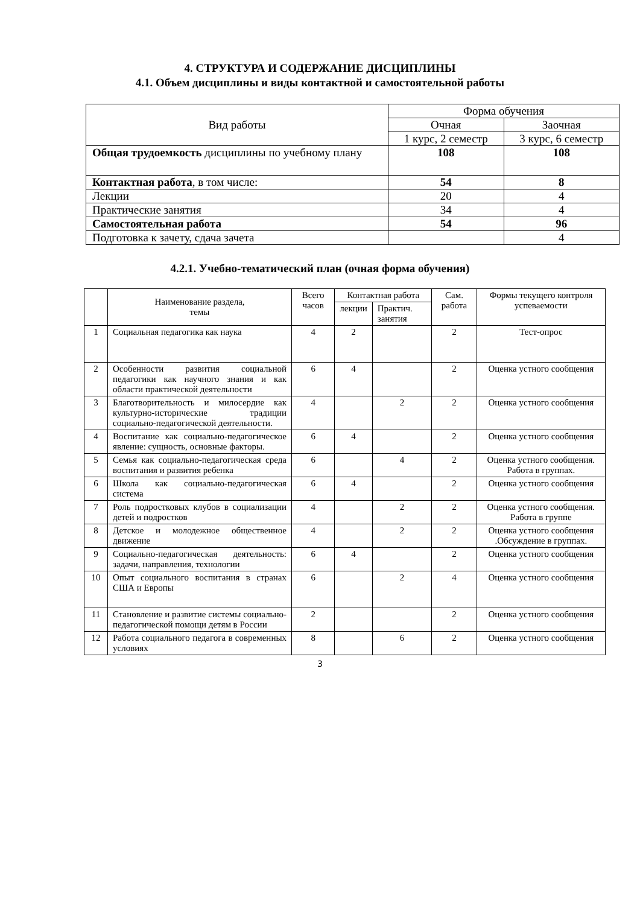4. СТРУКТУРА И СОДЕРЖАНИЕ ДИСЦИПЛИНЫ
4.1. Объем дисциплины и виды контактной и самостоятельной работы
| Вид работы | Форма обучения | |
| --- | --- | --- |
| | Очная | Заочная |
| | 1 курс, 2 семестр | 3 курс, 6 семестр |
| Общая трудоемкость дисциплины по учебному плану | 108 | 108 |
| Контактная работа , в том числе: | 54 | 8 |
| Лекции | 20 | 4 |
| Практические занятия | 34 | 4 |
| Самостоятельная работа | 54 | 96 |
| Подготовка к зачету, сдача зачета | | 4 |
4.2.1. Учебно-тематический план (очная форма обучения)
| | Наименование раздела, темы | Всего часов | Контактная работа | | Сам. работа | Формы текущего контроля успеваемости |
| --- | --- | --- | --- | --- | --- | --- |
| | | | лекции | Практич. занятия | | |
| 1 | Социальная педагогика как наука | 4 | 2 | | 2 | Тест-опрос |
| 2 | Особенности развития социальной педагогики как научного знания и как области практической деятельности | 6 | 4 | | 2 | Оценка устного сообщения |
| 3 | Благотворительность и милосердие как культурно-исторические традиции социально-педагогической деятельности. | 4 | | 2 | 2 | Оценка устного сообщения |
| 4 | Воспитание как социально-педагогическое явление: сущность, основные факторы. | 6 | 4 | | 2 | Оценка устного сообщения |
| 5 | Семья как социально-педагогическая среда воспитания и развития ребенка | 6 | | 4 | 2 | Оценка устного сообщения. Работа в группах. |
| 6 | Школа как социально-педагогическая система | 6 | 4 | | 2 | Оценка устного сообщения |
| 7 | Роль подростковых клубов в социализации детей и подростков | 4 | | 2 | 2 | Оценка устного сообщения. Работа в группе |
| 8 | Детское и молодежное общественное движение | 4 | | 2 | 2 | Оценка устного сообщения .Обсуждение в группах. |
| 9 | Социально-педагогическая деятельность: задачи, направления, технологии | 6 | 4 | | 2 | Оценка устного сообщения |
| 10 | Опыт социального воспитания в странах США и Европы | 6 | | 2 | 4 | Оценка устного сообщения |
| 11 | Становление и развитие системы социально-педагогической помощи детям в России | 2 | | | 2 | Оценка устного сообщения |
| 12 | Работа социального педагога в современных условиях | 8 | | 6 | 2 | Оценка устного сообщения |
3